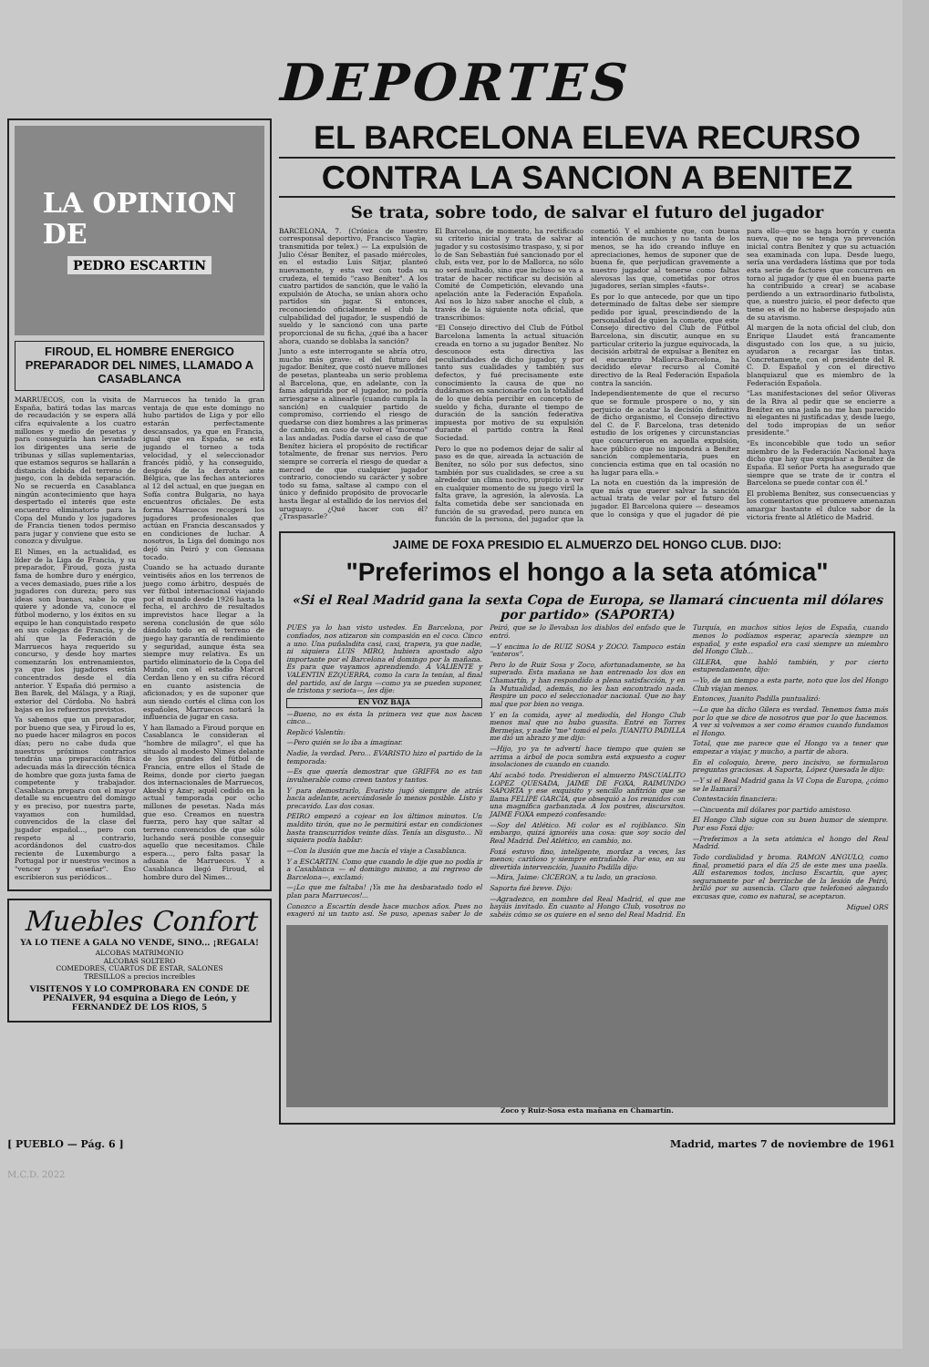DEPORTES
LA OPINION
DE
PEDRO ESCARTIN
FIROUD, EL HOMBRE ENERGICO
PREPARADOR DEL NIMES, LLAMADO A CASABLANCA
MARRUECOS, con la visita de España, batirá todas las marcas de recaudación y se espera allá cifra equivalente a los cuatro millones y medio de pesetas y para conseguirla han levantado los dirigentes una serie de tribunas y sillas suplementarias, que estamos seguros se hallarán a distancia debida del terreno de juego, con la debida separación. No se recuerda en Casablanca ningún acontecimiento que haya despertado el interés que este encuentro eliminatorio para la Copa del Mundo y los jugadores de Francia tienen todos permiso para jugar y conviene que esto se conozca y divulgue.
El Nimes, en la actualidad, es líder de la Liga de Francia, y su preparador, Firoud, goza justa fama de hombre duro y enérgico, a veces demasiado, pues riñe a los jugadores con dureza; pero sus ideas son buenas, sabe lo que quiere y adonde va, conoce el fútbol moderno, y los éxitos en su equipo le han conquistado respeto en sus colegas de Francia, y de ahí que la Federación de Marruecos haya requerido su concurso, y desde hoy martes comenzarán los entrenamientos, ya que los jugadores están concentrados desde el día anterior. Y España dió permiso a Ben Barek, del Málaga, y a Riaji, exterior del Córdoba. No habrá bajas en los refuerzos previstos.
Ya sabemos que un preparador, por bueno que sea, y Firoud lo es, no puede hacer milagros en pocos días; pero no cabe duda que nuestros próximos contrarios tendrán una preparación física adecuada más la dirección técnica de hombre que goza justa fama de competente y trabajador. Casablanca prepara con el mayor detalle su encuentro del domingo y es preciso, por nuestra parte, vayamos con humildad, convencidos de la clase del jugador español..., pero con respeto al contrario, acordándonos del cuatro-dos reciente de Luxemburgo a Portugal por ir nuestros vecinos a "vencer y enseñar". Eso escribieron sus periódicos...
Marruecos ha tenido la gran ventaja de que este domingo no hubo partidos de Liga y por ello estarán perfectamente descansados, ya que en Francia, igual que en España, se está jugando el torneo a toda velocidad, y el seleccionador francés pidió, y ha conseguido, después de la derrota ante Bélgica, que las fechas anteriores al 12 del actual, en que juegan en Sofía contra Bulgaria, no haya encuentros oficiales. De esta forma Marruecos recogerá los jugadores profesionales que actúan en Francia descansados y en condiciones de luchar. A nosotros, la Liga del domingo nos dejó sin Peiró y con Gensana tocado.
Cuando se ha actuado durante veintiséis años en los terrenos de juego como árbitro, después de ver fútbol internacional viajando por el mundo desde 1926 hasta la fecha, el archivo de resultados imprevistos hace llegar a la serena conclusión de que sólo dándolo todo en el terreno de juego hay garantía de rendimiento y seguridad, aunque ésta sea siempre muy relativa. Es un partido eliminatorio de la Copa del Mundo, con el estadio Marcel Cerdan lleno y en su cifra récord en cuanto asistencia de aficionados; y es de suponer que aun siendo cortés el clima con los españoles, Marruecos notará la influencia de jugar en casa.
Y han llamado a Firoud porque en Casablanca le consideran el "hombre de milagro", el que ha situado al modesto Nimes delante de los grandes del fútbol de Francia, entre ellos el Stade de Reims, donde por cierto juegan dos internacionales de Marruecos, Akesbi y Azar; aquél cedido en la actual temporada por ocho millones de pesetas. Nada más que eso. Creamos en nuestra fuerza, pero hay que saltar al terreno convencidos de que sólo luchando será posible conseguir aquello que necesitamos. Chile espera..., pero falta pasar la aduana de Marruecos. Y a Casablanca llegó Firoud, el hombre duro del Nimes...
Muebles Confort
YA LO TIENE A GALA NO VENDE, SINO... ¡REGALA!
ALCOBAS MATRIMONIO
ALCOBAS SOLTERO
COMEDORES, CUARTOS DE ESTAR, SALONES
TRESILLOS a precios increíbles
VISITENOS Y LO COMPROBARA EN CONDE DE PEÑALVER, 94 esquina a Diego de León, y FERNANDEZ DE LOS RIOS, 5
EL BARCELONA ELEVA RECURSO
CONTRA LA SANCION A BENITEZ
Se trata, sobre todo, de salvar el futuro del jugador
BARCELONA, 7. (Crónica de nuestro corresponsal deportivo, Francisco Yagüe, transmitida por telex.) — La expulsión de Julio César Benítez, el pasado miércoles, en el estadio Luis Sitjar, planteó nuevamente, y esta vez con toda su crudeza, el temido "caso Benítez". A los cuatro partidos de sanción, que le valió la expulsión de Atocha, se unían ahora ocho partidos sin jugar. Si entonces, reconociendo oficialmente el club la culpabilidad del jugador, le suspendió de sueldo y le sancionó con una parte proporcional de su ficha, ¿qué iba a hacer ahora, cuando se doblaba la sanción?
Junto a este interrogante se abría otro, mucho más grave: el del futuro del jugador. Benítez, que costó nueve millones de pesetas, planteaba un serio problema al Barcelona, que, en adelante, con la fama adquirida por el jugador, no podría arriesgarse a alinearle (cuando cumpla la sanción) en cualquier partido de compromiso, corriendo el riesgo de quedarse con diez hombres a las primeras de cambio, en caso de volver el "moreno" a las andadas. Podía darse el caso de que Benítez hiciera el propósito de rectificar totalmente, de frenar sus nervios. Pero siempre se correría el riesgo de quedar a merced de que cualquier jugador contrario, conociendo su carácter y sobre todo su fama, saltase al campo con el único y definido propósito de provocarle hasta llegar al estallido de los nervios del uruguayo. ¿Qué hacer con él? ¿Traspasarle?
El Barcelona, de momento, ha rectificado su criterio inicial y trata de salvar al jugador y su costosísimo traspaso, y, si por lo de San Sebastián fué sancionado por el club, esta vez, por lo de Mallorca, no sólo no será multado, sino que incluso se va a tratar de hacer rectificar su decisión al Comité de Competición, elevando una apelación ante la Federación Española. Así nos lo hizo saber anoche el club, a través de la siguiente nota oficial, que transcribimos:
"El Consejo directivo del Club de Fútbol Barcelona lamenta la actual situación creada en torno a su jugador Benítez. No desconoce esta directiva las peculiaridades de dicho jugador, y por tanto sus cualidades y también sus defectos, y fué precisamente este conocimiento la causa de que no dudáramos en sancionarle con la totalidad de lo que debía percibir en concepto de sueldo y ficha, durante el tiempo de duración de la sanción federativa impuesta por motivo de su expulsión durante el partido contra la Real Sociedad.
Pero lo que no podemos dejar de salir al paso es de que, aireada la actuación de Benítez, no sólo por sus defectos, sino también por sus cualidades, se cree a su alrededor un clima nocivo, propicio a ver en cualquier momento de su juego viril la falta grave, la agresión, la alevosía. La falta cometida debe ser sancionada en función de su gravedad, pero nunca en función de la persona, del jugador que la cometió. Y el ambiente que, con buena intención de muchos y no tanta de los menos, se ha ido creando influye en apreciaciones, hemos de suponer que de buena fe, que perjudican gravemente a nuestro jugador al tenerse como faltas alevosas las que, cometidas por otros jugadores, serían simples «fauts».
Es por lo que antecede, por que un tipo determinado de faltas debe ser siempre pedido por igual, prescindiendo de la personalidad de quien la comete, que este Consejo directivo del Club de Fútbol Barcelona, sin discutir, aunque en su particular criterio la juzgue equivocada, la decisión arbitral de expulsar a Benítez en el encuentro Mallorca-Barcelona, ha decidido elevar recurso al Comité directivo de la Real Federación Española contra la sanción.
Independientemente de que el recurso que se formule prospere o no, y sin perjuicio de acatar la decisión definitiva de dicho organismo, el Consejo directivo del C. de F. Barcelona, tras detenido estudio de los orígenes y circunstancias que concurrieron en aquella expulsión, hace público que no impondrá a Benítez sanción complementaria, pues en conciencia estima que en tal ocasión no ha lugar para ella.»
La nota en cuestión da la impresión de que más que querer salvar la sanción actual trata de velar por el futuro del jugador. El Barcelona quiere — deseamos que lo consiga y que el jugador dé pie para ello—que se haga borrón y cuenta nueva, que no se tenga ya prevención inicial contra Benítez y que su actuación sea examinada con lupa. Desde luego, sería una verdadera lástima que por toda esta serie de factores que concurren en torno al jugador (y que él en buena parte ha contribuido a crear) se acabase perdiendo a un extraordinario futbolista, que, a nuestro juicio, el peor defecto que tiene es el de no haberse despojado aún de su atavismo.
Al margen de la nota oficial del club, don Enrique Llaudet está francamente disgustado con los que, a su juicio, ayudaron a recargar las tintas. Concretamente, con el presidente del R. C. D. Español y con el directivo blanquiazul que es miembro de la Federación Española.
"Las manifestaciones del señor Oliveras de la Riva al pedir que se encierre a Benítez en una jaula no me han parecido ni elegantes ni justificadas y, desde luego, del todo impropias de un señor presidente."
"Es inconcebible que todo un señor miembro de la Federación Nacional haya dicho que hay que expulsar a Benítez de España. El señor Porta ha asegurado que siempre que se trate de ir contra el Barcelona se puede contar con él."
El problema Benítez, sus consecuencias y los comentarios que promueve amenazan amargar bastante el dulce sabor de la victoria frente al Atlético de Madrid.
JAIME DE FOXA PRESIDIO EL ALMUERZO DEL HONGO CLUB. DIJO:
"Preferimos el hongo a la seta atómica"
«Si el Real Madrid gana la sexta Copa de Europa, se llamará cincuenta mil dólares por partido» (SAPORTA)
PUES ya lo han visto ustedes. En Barcelona, por confiados, nos atizaron sin compasión en el coco. Cinco a uno. Una puñaladita casi, casi, trapera, ya que nadie, ni siquiera LUIS MIRO, hubiera apostado algo importante por el Barcelona el domingo por la mañana. Es para que vayamos aprendiendo. A VALIENTE y VALENTIN EZQUERRA, como la cara la tenían, al final del partido, así de larga —como ya se pueden suponer, de tristona y seriota—, les dije:
EN VOZ BAJA
—Bueno, no es ésta la primera vez que nos hacen cinco...
Replicó Valentín:
—Pero quién se lo iba a imaginar.
Nadie, la verdad. Pero... EVARISTO hizo el partido de la temporada:
—Es que quería demostrar que GRIFFA no es tan invulnerable como creen tantos y tantos.
Y para demostrarlo, Evaristo jugó siempre de atrás hacia adelante, acercándosele lo menos posible. Listo y precavido. Las dos cosas.
PEIRO empezó a cojear en los últimos minutos. Un maldito tirón, que no le permitirá estar en condiciones hasta transcurridos veinte días. Tenía un disgusto... Ni siquiera podía hablar:
—Con la ilusión que me hacía el viaje a Casablanca.
Y a ESCARTIN. Como que cuando le dije que no podía ir a Casablanca — el domingo mismo, a mi regreso de Barcelona—, exclamó:
—¡Lo que me faltaba! ¡Ya me ha desbaratado todo el plan para Marruecos!...
Conozco a Escartín desde hace muchos años. Pues no exageró ni un tanto así. Se puso, apenas saber lo de Peiró, que se lo llevaban los diablos del enfado que le entró.
—Y encima lo de RUIZ SOSA y ZOCO. Tampoco están "enteros".
Pero lo de Ruiz Sosa y Zoco, afortunadamente, se ha superado. Esta mañana se han entrenado los dos en Chamartín, y han respondido a plena satisfacción, y en la Mutualidad, además, no les han encontrado nada. Respire un poco el seleccionador nacional. Que no hay mal que por bien no venga.
Y en la comida, ayer al mediodía, del Hongo Club menos mal que no hubo guasita. Entré en Torres Bermejas, y nadie "me" tomó el pelo. JUANITO PADILLA me dió un abrazo y me dijo:
—Hijo, yo ya te advertí hace tiempo que quien se arrima a árbol de poca sombra está expuesto a coger insolaciones de cuando en cuando.
Ahí acabó todo. Presidieron el almuerzo PASCUALITO LOPEZ QUESADA, JAIME DE FOXA, RAIMUNDO SAPORTA y ese exquisito y sencillo anfitrión que se llama FELIPE GARCIA, que obsequió a los reunidos con una magnífica garbanzada. A los postres, discursitos. JAIME FOXA empezó confesando:
—Soy del Atlético. Mi color es el rojiblanco. Sin embargo, quizá ignoréis una cosa: que soy socio del Real Madrid. Del Atlético, en cambio, no.
Foxá estuvo fino, inteligente, mordaz a veces, las menos; cariñoso y siempre entrañable. Por eso, en su divertida intervención, Juanito Padilla dijo:
—Mira, Jaime: CICERON, a tu lado, un gracioso.
Saporta fué breve. Dijo:
—Agradezco, en nombre del Real Madrid, el que me hayáis invitado. En cuanto al Hongo Club, vosotros no sabéis cómo se os quiere en el seno del Real Madrid. En Turquía, en muchos sitios lejos de España, cuando menos lo podíamos esperar, aparecía siempre un español, y este español era casi siempre un miembro del Hongo Club...
GILERA, que habló también, y por cierto estupendamente, dijo:
—Yo, de un tiempo a esta parte, noto que los del Hongo Club viajan menos.
Entonces, Juanito Padilla puntualizó:
—Lo que ha dicho Gilera es verdad. Tenemos fama más por lo que se dice de nosotros que por lo que hacemos. A ver si volvemos a ser como éramos cuando fundamos el Hongo.
Total, que me parece que el Hongo va a tener que empezar a viajar, y mucho, a partir de ahora.
En el coloquio, breve, pero incisivo, se formularon preguntas graciosas. A Saporta, López Quesada le dijo:
—Y si el Real Madrid gana la VI Copa de Europa, ¿cómo se le llamará?
Contestación financiera:
—Cincuenta mil dólares por partido amistoso.
El Hongo Club sigue con su buen humor de siempre. Por eso Foxá dijo:
—Preferimos a la seta atómica el hongo del Real Madrid.
Todo cordialidad y broma. RAMON ANGULO, como final, prometió para el día 25 de este mes una paella. Allí estaremos todos, incluso Escartín, que ayer, seguramente por el berrinche de la lesión de Peiró, brilló por su ausencia. Claro que telefoneó alegando excusas que, como es natural, se aceptaron.
Miguel ORS
Zoco y Ruiz-Sosa esta mañana en Chamartín.
[ PUEBLO — Pág. 6 ] Madrid, martes 7 de noviembre de 1961
M.C.D. 2022